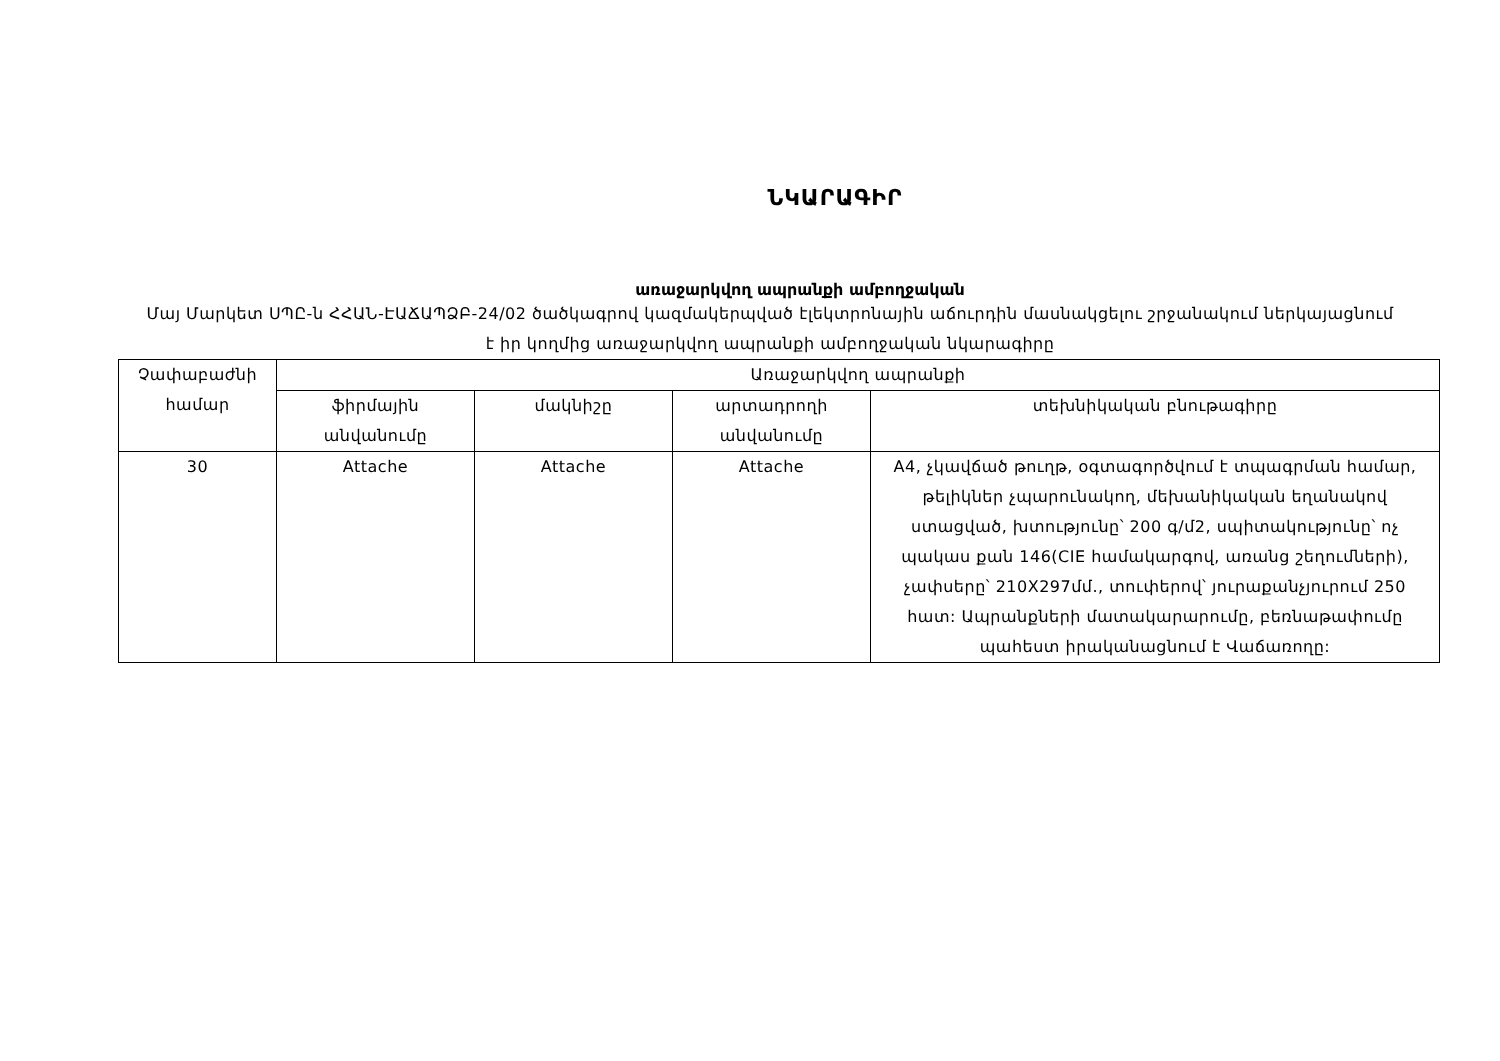ՆԿԱՐԱԳԻՐ
առաջարկվող ապրանքի ամբողջական
Մայ Մարկետ ՍՊԸ-ն ՀՀԱՆ-ԷԱՃԱՊՁԲ-24/02 ծածկագրով կազմակերպված էլեկտրոնային աճուրդին մասնակցելու շրջանակում ներկայացնում է իր կողմից առաջարկվող ապրանքի ամբողջական նկարագիրը
| Չափաբաժնի համար | Առաջարկվող ապրանքի | | | |
| --- | --- | --- | --- | --- |
| | ֆիրմային անվանումը | մակնիշը | արտադրողի անվանումը | տեխնիկական բնութագիրը |
| 30 | Attache | Attache | Attache | A4, չկավճած թուղթ, օգտագործվում է տպագրման համար, թելիկներ չպարունակող, մեխանիկական եղանակով ստացված, խտությունը՝ 200 գ/մ2, սպիտակությունը՝ ոչ պակաս քան 146(CIE համակարգով, առանց շեղումների), չափսերը՝ 210X297մմ., տուփերով՝ յուրաքանչյուրում 250 հատ: Ապրանքների մատակարարումը, բեռնաթափումը պահեստ իրականացնում է Վաճառողը: |